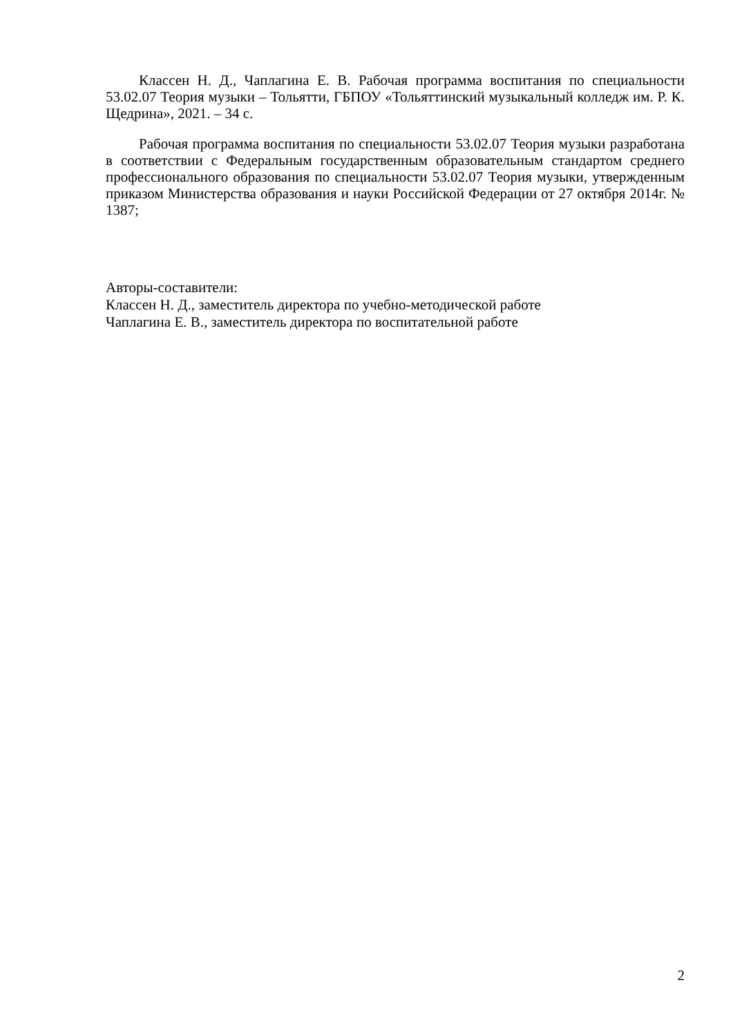Классен Н. Д., Чаплагина Е. В. Рабочая программа воспитания по специальности 53.02.07 Теория музыки – Тольятти, ГБПОУ «Тольяттинский музыкальный колледж им. Р. К. Щедрина», 2021. – 34 с.
Рабочая программа воспитания по специальности 53.02.07 Теория музыки разработана в соответствии с Федеральным государственным образовательным стандартом среднего профессионального образования по специальности 53.02.07 Теория музыки, утвержденным приказом Министерства образования и науки Российской Федерации от 27 октября 2014г. № 1387;
Авторы-составители:
Классен Н. Д., заместитель директора по учебно-методической работе
Чаплагина Е. В., заместитель директора по воспитательной работе
2